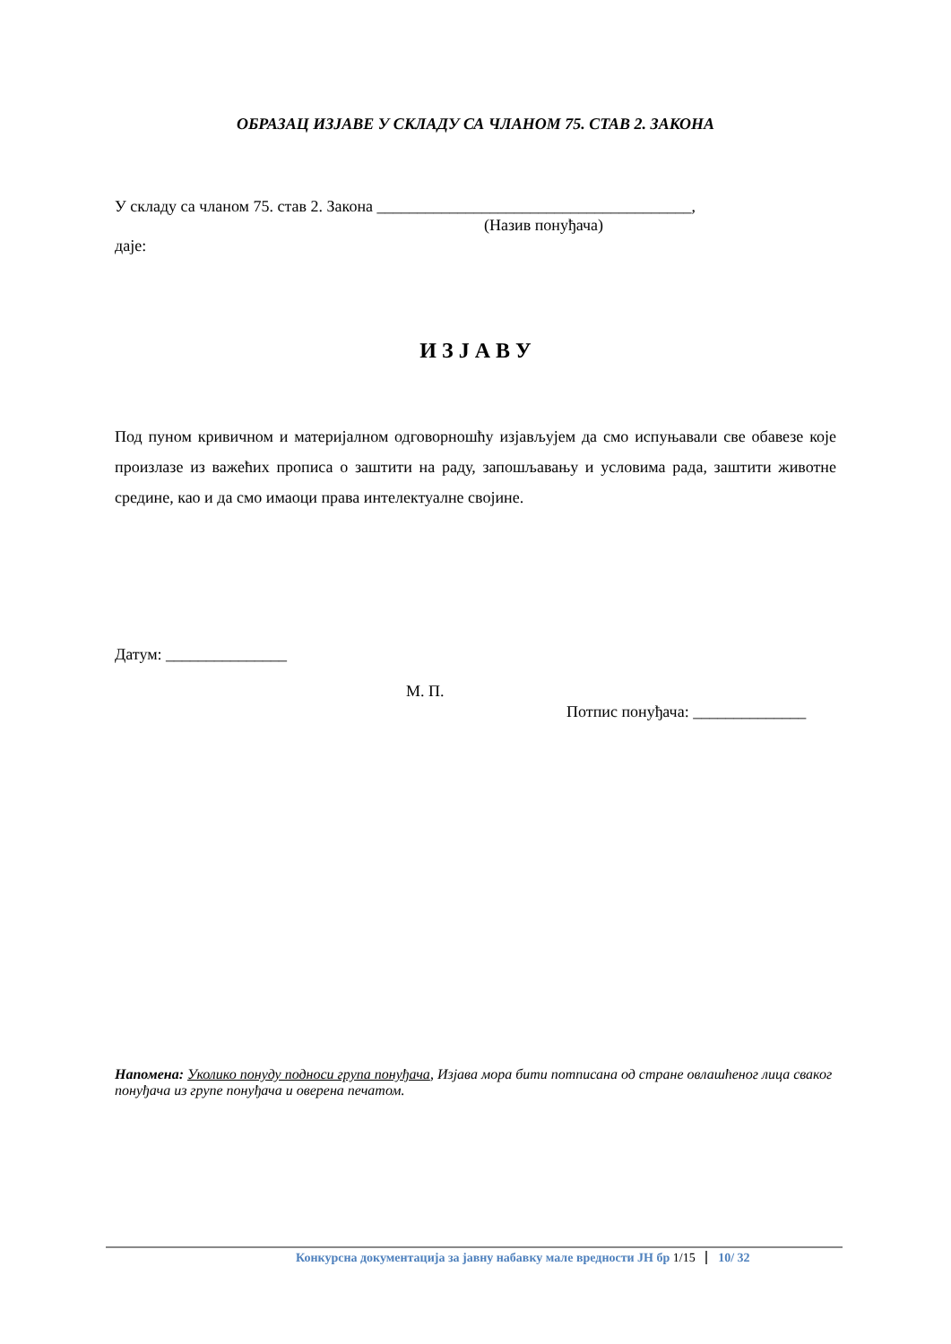ОБРАЗАЦ ИЗЈАВЕ У СКЛАДУ СА ЧЛАНОМ 75. СТАВ 2. ЗАКОНА
У складу са чланом 75. став 2. Закона _______________________________________,
(Назив понуђача)
даје:
И З Ј А В У
Под пуном кривичном и материјалном одговорношћу изјављујем да смо испуњавали све обавезе које произлазе из важећих прописа о заштити на раду, запошљавању и условима рада, заштити животне средине, као и да смо имаоци права интелектуалне својине.
Датум: _______________
М. П.
Потпис понуђача: ______________
Напомена: Уколико понуду подноси група понуђача, Изјава мора бити потписана од стране овлашћеног лица сваког понуђача из групе понуђача и оверена печатом.
Конкурсна документација за јавну набавку мале вредности ЈН бр 1/15 10/ 32